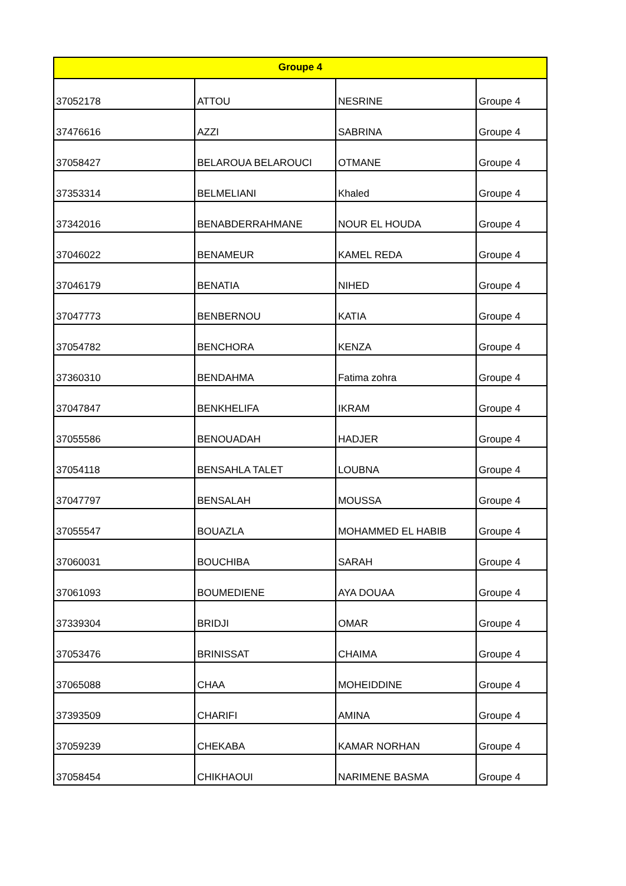| Groupe 4 | | | |
| --- | --- | --- | --- |
| 37052178 | ATTOU | NESRINE | Groupe 4 |
| 37476616 | AZZI | SABRINA | Groupe 4 |
| 37058427 | BELAROUA BELAROUCI | OTMANE | Groupe 4 |
| 37353314 | BELMELIANI | Khaled | Groupe 4 |
| 37342016 | BENABDERRAHMANE | NOUR EL HOUDA | Groupe 4 |
| 37046022 | BENAMEUR | KAMEL REDA | Groupe 4 |
| 37046179 | BENATIA | NIHED | Groupe 4 |
| 37047773 | BENBERNOU | KATIA | Groupe 4 |
| 37054782 | BENCHORA | KENZA | Groupe 4 |
| 37360310 | BENDAHMA | Fatima zohra | Groupe 4 |
| 37047847 | BENKHELIFA | IKRAM | Groupe 4 |
| 37055586 | BENOUADAH | HADJER | Groupe 4 |
| 37054118 | BENSAHLA TALET | LOUBNA | Groupe 4 |
| 37047797 | BENSALAH | MOUSSA | Groupe 4 |
| 37055547 | BOUAZLA | MOHAMMED EL HABIB | Groupe 4 |
| 37060031 | BOUCHIBA | SARAH | Groupe 4 |
| 37061093 | BOUMEDIENE | AYA DOUAA | Groupe 4 |
| 37339304 | BRIDJI | OMAR | Groupe 4 |
| 37053476 | BRINISSAT | CHAIMA | Groupe 4 |
| 37065088 | CHAA | MOHEIDDINE | Groupe 4 |
| 37393509 | CHARIFI | AMINA | Groupe 4 |
| 37059239 | CHEKABA | KAMAR NORHAN | Groupe 4 |
| 37058454 | CHIKHAOUI | NARIMENE BASMA | Groupe 4 |